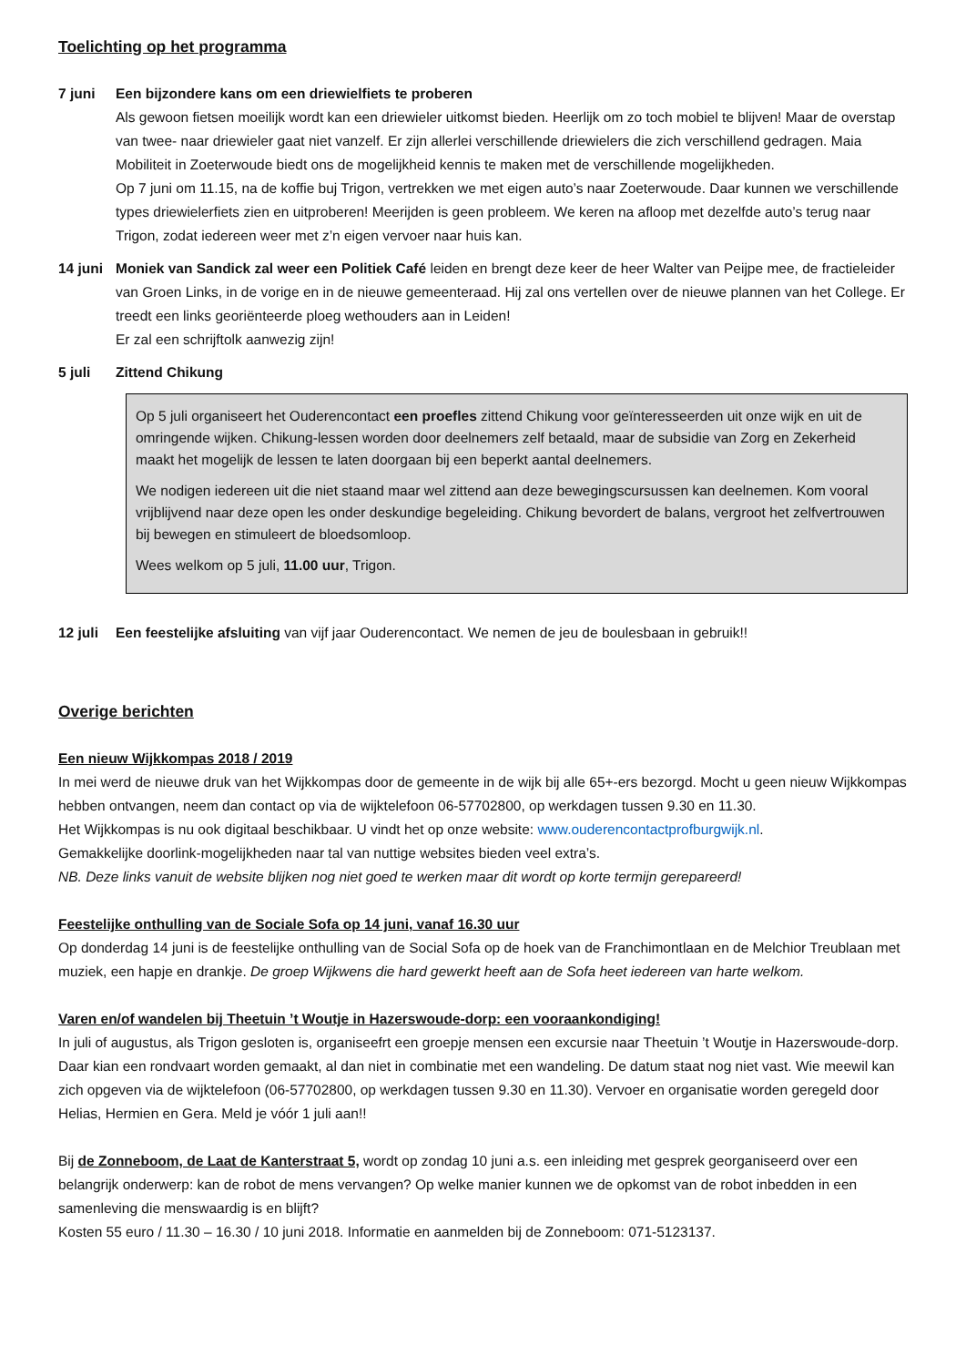Toelichting op het programma
7 juni Een bijzondere kans om een driewielfiets te proberen
Als gewoon fietsen moeilijk wordt kan een driewieler uitkomst bieden. Heerlijk om zo toch mobiel te blijven! Maar de overstap van twee- naar driewieler gaat niet vanzelf. Er zijn allerlei verschillende driewielers die zich verschillend gedragen. Maia Mobiliteit in Zoeterwoude biedt ons de mogelijkheid kennis te maken met de verschillende mogelijkheden.
Op 7 juni om 11.15, na de koffie buj Trigon, vertrekken we met eigen auto’s naar Zoeterwoude. Daar kunnen we verschillende types driewielerfiets zien en uitproberen! Meerijden is geen probleem. We keren na afloop met dezelfde auto’s terug naar Trigon, zodat iedereen weer met z’n eigen vervoer naar huis kan.
14 juni
Moniek van Sandick zal weer een Politiek Café leiden en brengt deze keer de heer Walter van Peijpe mee, de fractieleider van Groen Links, in de vorige en in de nieuwe gemeenteraad. Hij zal ons vertellen over de nieuwe plannen van het College. Er treedt een links georiënteerde ploeg wethouders aan in Leiden!
Er zal een schrijftolk aanwezig zijn!
5 juli Zittend Chikung
Op 5 juli organiseert het Ouderencontact een proefles zittend Chikung voor geïnteresseerden uit onze wijk en uit de omringende wijken. Chikung-lessen worden door deelnemers zelf betaald, maar de subsidie van Zorg en Zekerheid maakt het mogelijk de lessen te laten doorgaan bij een beperkt aantal deelnemers.
We nodigen iedereen uit die niet staand maar wel zittend aan deze bewegingscursussen kan deelnemen. Kom vooral vrijblijvend naar deze open les onder deskundige begeleiding. Chikung bevordert de balans, vergroot het zelfvertrouwen bij bewegen en stimuleert de bloedsomloop.
Wees welkom op 5 juli, 11.00 uur, Trigon.
12 juli
Een feestelijke afsluiting van vijf jaar Ouderencontact. We nemen de jeu de boulesbaan in gebruik!!
Overige berichten
Een nieuw Wijkkompas 2018 / 2019
In mei werd de nieuwe druk van het Wijkkompas door de gemeente in de wijk bij alle 65+-ers bezorgd. Mocht u geen nieuw Wijkkompas hebben ontvangen, neem dan contact op via de wijktelefoon 06-57702800, op werkdagen tussen 9.30 en 11.30.
Het Wijkkompas is nu ook digitaal beschikbaar. U vindt het op onze website: www.ouderencontactprofburgwijk.nl.
Gemakkelijke doorlink-mogelijkheden naar tal van nuttige websites bieden veel extra’s.
NB. Deze links vanuit de website blijken nog niet goed te werken maar dit wordt op korte termijn gerepareerd!
Feestelijke onthulling van de Sociale Sofa op 14 juni, vanaf 16.30 uur
Op donderdag 14 juni is de feestelijke onthulling van de Social Sofa op de hoek van de Franchimontlaan en de Melchior Treublaan met muziek, een hapje en drankje. De groep Wijkwens die hard gewerkt heeft aan de Sofa heet iedereen van harte welkom.
Varen en/of wandelen bij Theetuin ’t Woutje in Hazerswoude-dorp: een vooraankondiging!
In juli of augustus, als Trigon gesloten is, organiseefrt een groepje mensen een excursie naar Theetuin ’t Woutje in Hazerswoude-dorp. Daar kian een rondvaart worden gemaakt, al dan niet in combinatie met een wandeling. De datum staat nog niet vast. Wie meewil kan zich opgeven via de wijktelefoon (06-57702800, op werkdagen tussen 9.30 en 11.30). Vervoer en organisatie worden geregeld door Helias, Hermien en Gera. Meld je vóór 1 juli aan!!
Bij de Zonneboom, de Laat de Kanterstraat 5, wordt op zondag 10 juni a.s. een inleiding met gesprek georganiseerd over een belangrijk onderwerp: kan de robot de mens vervangen? Op welke manier kunnen we de opkomst van de robot inbedden in een samenleving die menswaardig is en blijft?
Kosten 55 euro / 11.30 – 16.30 / 10 juni 2018. Informatie en aanmelden bij de Zonneboom: 071-5123137.